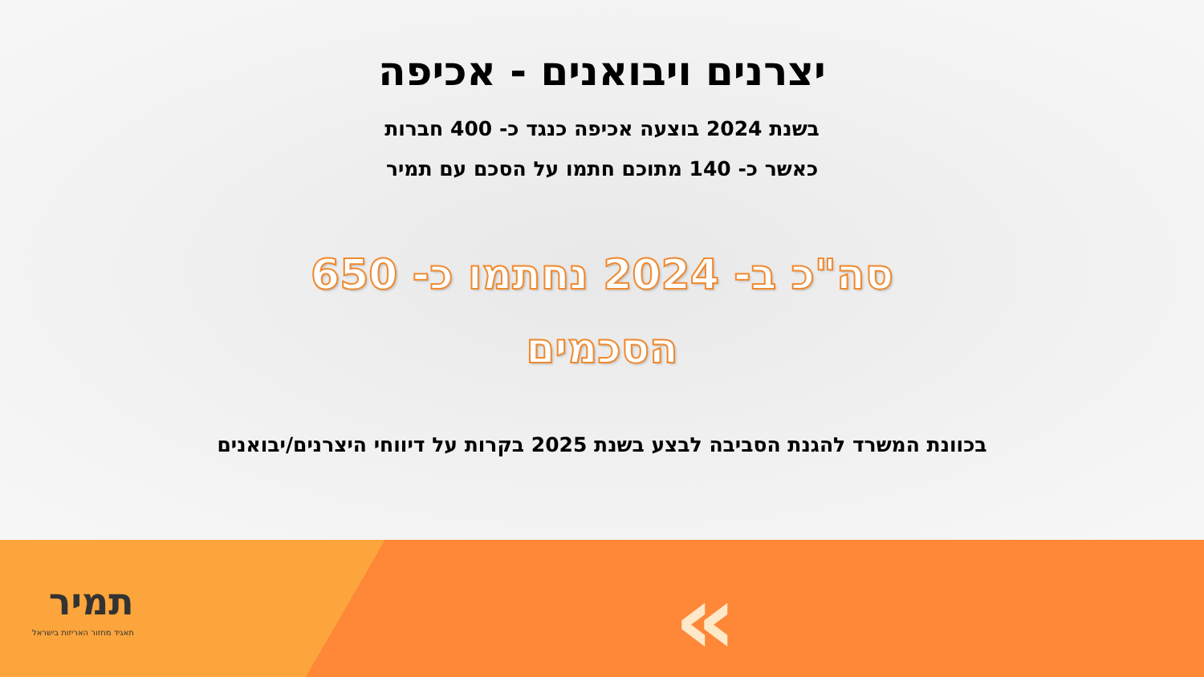יצרנים ויבואנים - אכיפה
בשנת 2024 בוצעה אכיפה כנגד כ- 400 חברות
כאשר כ- 140 מתוכם חתמו על הסכם עם תמיר
סה"כ ב- 2024 נחתמו כ- 650
הסכמים
בכוונת המשרד להגנת הסביבה לבצע בשנת 2025 בקרות על דיווחי היצרנים/יבואנים
תמיר
תאגיד מחזור האריזות בישראל
«